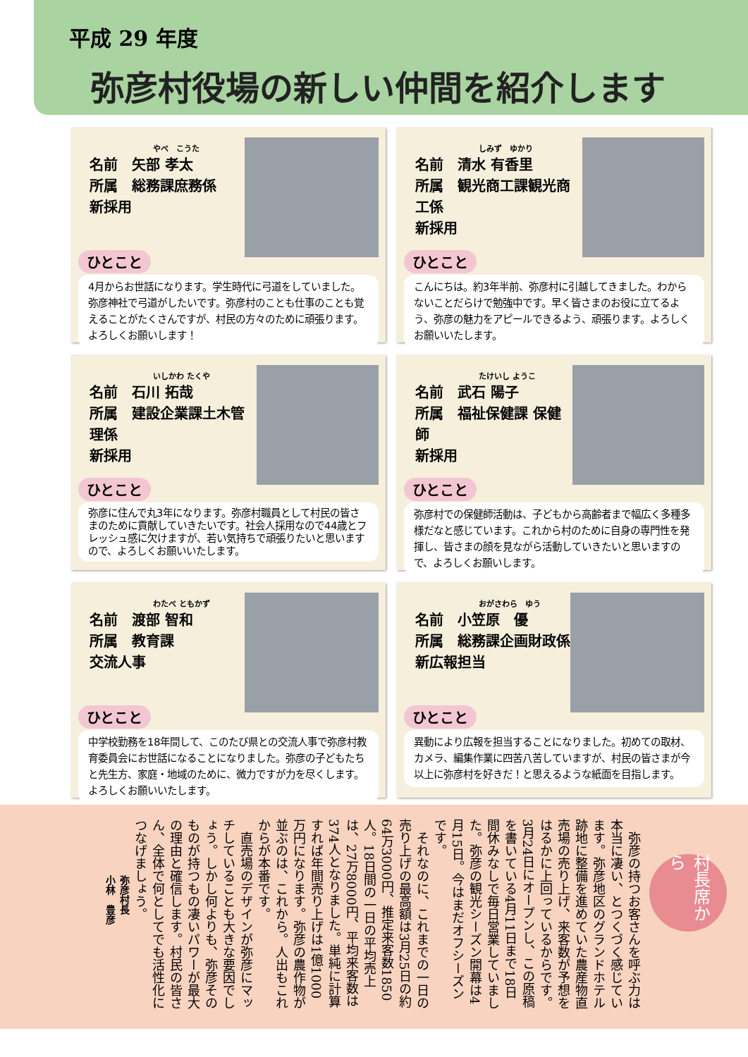平成 29 年度
弥彦村役場の新しい仲間を紹介します
やべ　こうた
名前　矢部 孝太
所属　総務課庶務係
新採用
ひとこと
4月からお世話になります。学生時代に弓道をしていました。弥彦神社で弓道がしたいです。弥彦村のことも仕事のことも覚えることがたくさんですが、村民の方々のために頑張ります。よろしくお願いします！
しみず　ゆかり
名前　清水 有香里
所属　観光商工課観光商工係
新採用
ひとこと
こんにちは。約3年半前、弥彦村に引越してきました。わからないことだらけで勉強中です。早く皆さまのお役に立てるよう、弥彦の魅力をアピールできるよう、頑張ります。よろしくお願いいたします。
いしかわ たくや
名前　石川 拓哉
所属　建設企業課土木管理係
新採用
ひとこと
弥彦に住んで丸3年になります。弥彦村職員として村民の皆さまのために貢献していきたいです。社会人採用なので44歳とフレッシュ感に欠けますが、若い気持ちで頑張りたいと思いますので、よろしくお願いいたします。
たけいし ようこ
名前　武石 陽子
所属　福祉保健課 保健師
新採用
ひとこと
弥彦村での保健師活動は、子どもから高齢者まで幅広く多種多様だなと感じています。これから村のために自身の専門性を発揮し、皆さまの顔を見ながら活動していきたいと思いますので、よろしくお願いします。
わたべ ともかず
名前　渡部 智和
所属　教育課
交流人事
ひとこと
中学校勤務を18年間して、このたび県との交流人事で弥彦村教育委員会にお世話になることになりました。弥彦の子どもたちと先生方、家庭・地域のために、微力ですが力を尽くします。よろしくお願いいたします。
おがさわら　ゆう
名前　小笠原　優
所属　総務課企画財政係
新広報担当
ひとこと
異動により広報を担当することになりました。初めての取材、カメラ、編集作業に四苦八苦していますが、村民の皆さまが今以上に弥彦村を好きだ！と思えるような紙面を目指します。
村長席から
　弥彦の持つお客さんを呼ぶ力は本当に凄い、とつくづく感じています。弥彦地区のグランドホテル跡地に整備を進めていた農産物直売場の売り上げ、来客数が予想をはるかに上回っているからです。3月24日にオープンし、この原稿を書いている4月11日まで18日間休みなしで毎日営業していました。弥彦の観光シーズン開幕は4月15日。今はまだオフシーズンです。
　それなのに、これまでの一日の売り上げの最高額は3月25日の約64万3000円、推定来客数1850人。18日間の一日の平均売上は、27万8000円、平均来客数は374人となりました。単純に計算すれば年間売り上げは1億1000万円になります。弥彦の農作物が並ぶのは、これから。人出もこれからが本番です。
　直売場のデザインが弥彦にマッチしていることも大きな要因でしょう。しかし何よりも、弥彦そのものが持つもの凄いパワーが最大の理由と確信します。村民の皆さん、全体で何としてでも活性化につなげましょう。
弥彦村長
小林　豊彦